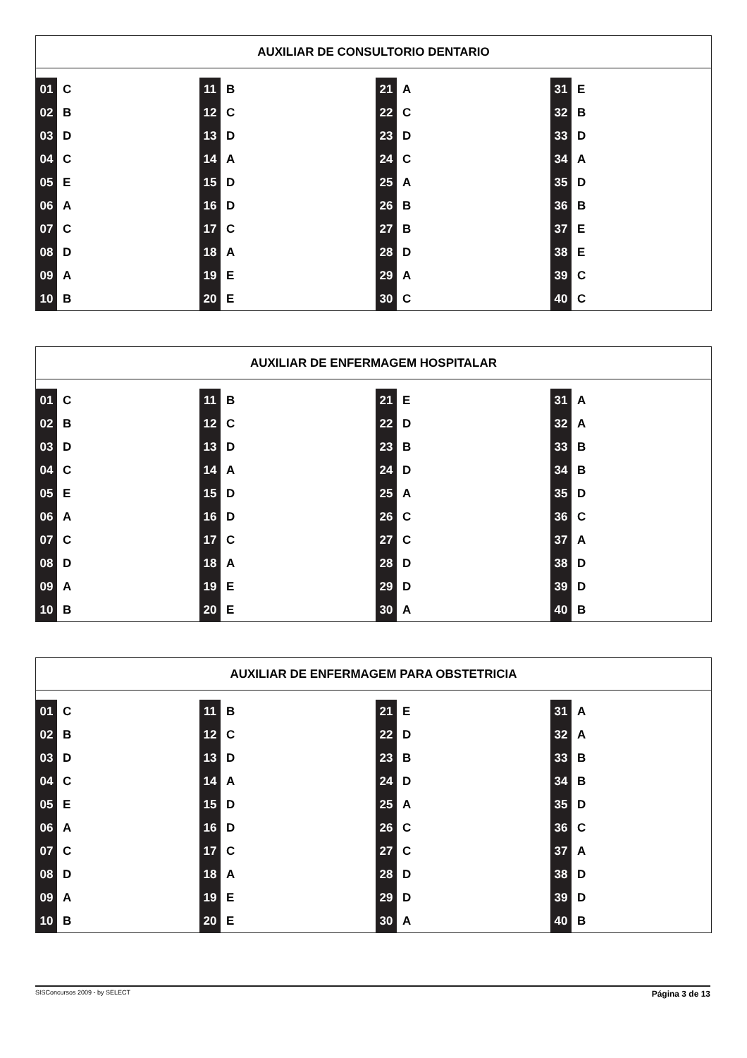AUXILIAR DE CONSULTORIO DENTARIO
| 01 | C | 11 | B | 21 | A | 31 | E |
| 02 | B | 12 | C | 22 | C | 32 | B |
| 03 | D | 13 | D | 23 | D | 33 | D |
| 04 | C | 14 | A | 24 | C | 34 | A |
| 05 | E | 15 | D | 25 | A | 35 | D |
| 06 | A | 16 | D | 26 | B | 36 | B |
| 07 | C | 17 | C | 27 | B | 37 | E |
| 08 | D | 18 | A | 28 | D | 38 | E |
| 09 | A | 19 | E | 29 | A | 39 | C |
| 10 | B | 20 | E | 30 | C | 40 | C |
AUXILIAR DE ENFERMAGEM HOSPITALAR
| 01 | C | 11 | B | 21 | E | 31 | A |
| 02 | B | 12 | C | 22 | D | 32 | A |
| 03 | D | 13 | D | 23 | B | 33 | B |
| 04 | C | 14 | A | 24 | D | 34 | B |
| 05 | E | 15 | D | 25 | A | 35 | D |
| 06 | A | 16 | D | 26 | C | 36 | C |
| 07 | C | 17 | C | 27 | C | 37 | A |
| 08 | D | 18 | A | 28 | D | 38 | D |
| 09 | A | 19 | E | 29 | D | 39 | D |
| 10 | B | 20 | E | 30 | A | 40 | B |
AUXILIAR DE ENFERMAGEM PARA OBSTETRICIA
| 01 | C | 11 | B | 21 | E | 31 | A |
| 02 | B | 12 | C | 22 | D | 32 | A |
| 03 | D | 13 | D | 23 | B | 33 | B |
| 04 | C | 14 | A | 24 | D | 34 | B |
| 05 | E | 15 | D | 25 | A | 35 | D |
| 06 | A | 16 | D | 26 | C | 36 | C |
| 07 | C | 17 | C | 27 | C | 37 | A |
| 08 | D | 18 | A | 28 | D | 38 | D |
| 09 | A | 19 | E | 29 | D | 39 | D |
| 10 | B | 20 | E | 30 | A | 40 | B |
SISConcursos 2009 - by SELECT Página 3 de 13